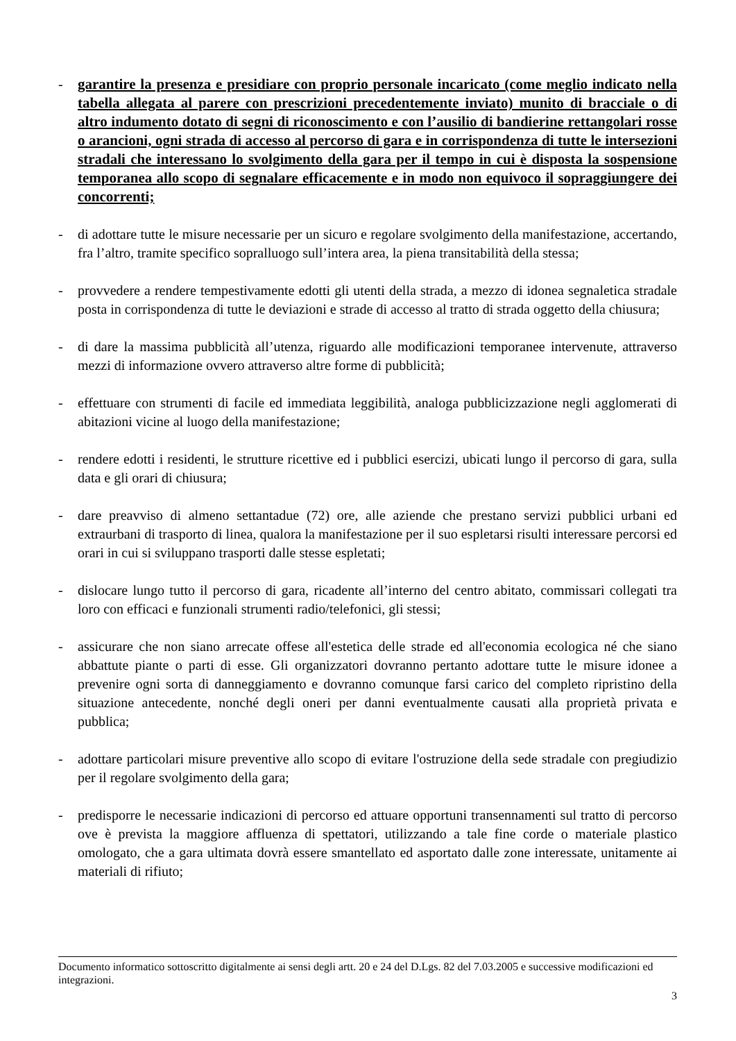- garantire la presenza e presidiare con proprio personale incaricato (come meglio indicato nella tabella allegata al parere con prescrizioni precedentemente inviato) munito di bracciale o di altro indumento dotato di segni di riconoscimento e con l’ausilio di bandierine rettangolari rosse o arancioni, ogni strada di accesso al percorso di gara e in corrispondenza di tutte le intersezioni stradali che interessano lo svolgimento della gara per il tempo in cui è disposta la sospensione temporanea allo scopo di segnalare efficacemente e in modo non equivoco il sopraggiungere dei concorrenti;
- di adottare tutte le misure necessarie per un sicuro e regolare svolgimento della manifestazione, accertando, fra l’altro, tramite specifico sopralluogo sull’intera area, la piena transitabilità della stessa;
- provvedere a rendere tempestivamente edotti gli utenti della strada, a mezzo di idonea segnaletica stradale posta in corrispondenza di tutte le deviazioni e strade di accesso al tratto di strada oggetto della chiusura;
- di dare la massima pubblicità all’utenza, riguardo alle modificazioni temporanee intervenute, attraverso mezzi di informazione ovvero attraverso altre forme di pubblicità;
- effettuare con strumenti di facile ed immediata leggibilità, analoga pubblicizzazione negli agglomerati di abitazioni vicine al luogo della manifestazione;
- rendere edotti i residenti, le strutture ricettive ed i pubblici esercizi, ubicati lungo il percorso di gara, sulla data e gli orari di chiusura;
- dare preavviso di almeno settantadue (72) ore, alle aziende che prestano servizi pubblici urbani ed extraurbani di trasporto di linea, qualora la manifestazione per il suo espletarsi risulti interessare percorsi ed orari in cui si sviluppano trasporti dalle stesse espletati;
- dislocare lungo tutto il percorso di gara, ricadente all’interno del centro abitato, commissari collegati tra loro con efficaci e funzionali strumenti radio/telefonici, gli stessi;
- assicurare che non siano arrecate offese all'estetica delle strade ed all'economia ecologica né che siano abbattute piante o parti di esse. Gli organizzatori dovranno pertanto adottare tutte le misure idonee a prevenire ogni sorta di danneggiamento e dovranno comunque farsi carico del completo ripristino della situazione antecedente, nonché degli oneri per danni eventualmente causati alla proprietà privata e pubblica;
- adottare particolari misure preventive allo scopo di evitare l'ostruzione della sede stradale con pregiudizio per il regolare svolgimento della gara;
- predisporre le necessarie indicazioni di percorso ed attuare opportuni transennamenti sul tratto di percorso ove è prevista la maggiore affluenza di spettatori, utilizzando a tale fine corde o materiale plastico omologato, che a gara ultimata dovrà essere smantellato ed asportato dalle zone interessate, unitamente ai materiali di rifiuto;
Documento informatico sottoscritto digitalmente ai sensi degli artt. 20 e 24 del D.Lgs. 82 del 7.03.2005 e successive modificazioni ed integrazioni.
3